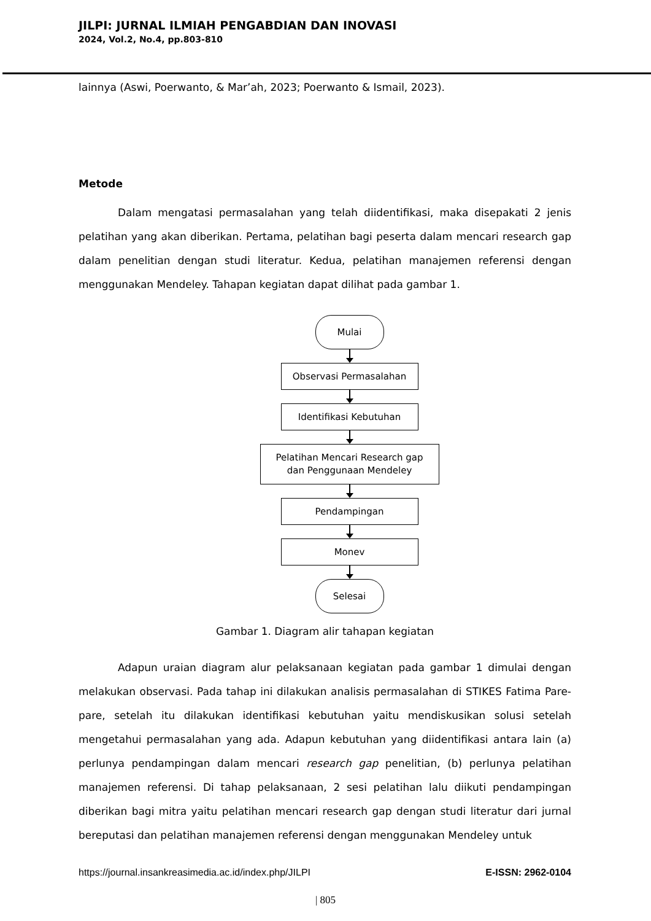JILPI: JURNAL ILMIAH PENGABDIAN DAN INOVASI
2024, Vol.2, No.4, pp.803-810
lainnya (Aswi, Poerwanto, & Mar’ah, 2023; Poerwanto & Ismail, 2023).
Metode
Dalam mengatasi permasalahan yang telah diidentifikasi, maka disepakati 2 jenis pelatihan yang akan diberikan. Pertama, pelatihan bagi peserta dalam mencari research gap dalam penelitian dengan studi literatur. Kedua, pelatihan manajemen referensi dengan menggunakan Mendeley. Tahapan kegiatan dapat dilihat pada gambar 1.
Mulai
Observasi Permasalahan
Identifikasi Kebutuhan
Pelatihan Mencari Research gap
dan Penggunaan Mendeley
Pendampingan
Monev
Selesai
Gambar 1. Diagram alir tahapan kegiatan
Adapun uraian diagram alur pelaksanaan kegiatan pada gambar 1 dimulai dengan melakukan observasi. Pada tahap ini dilakukan analisis permasalahan di STIKES Fatima Pare-pare, setelah itu dilakukan identifikasi kebutuhan yaitu mendiskusikan solusi setelah mengetahui permasalahan yang ada. Adapun kebutuhan yang diidentifikasi antara lain (a) perlunya pendampingan dalam mencari research gap penelitian, (b) perlunya pelatihan manajemen referensi. Di tahap pelaksanaan, 2 sesi pelatihan lalu diikuti pendampingan diberikan bagi mitra yaitu pelatihan mencari research gap dengan studi literatur dari jurnal bereputasi dan pelatihan manajemen referensi dengan menggunakan Mendeley untuk
https://journal.insankreasimedia.ac.id/index.php/JILPI E-ISSN: 2962-0104
| 805